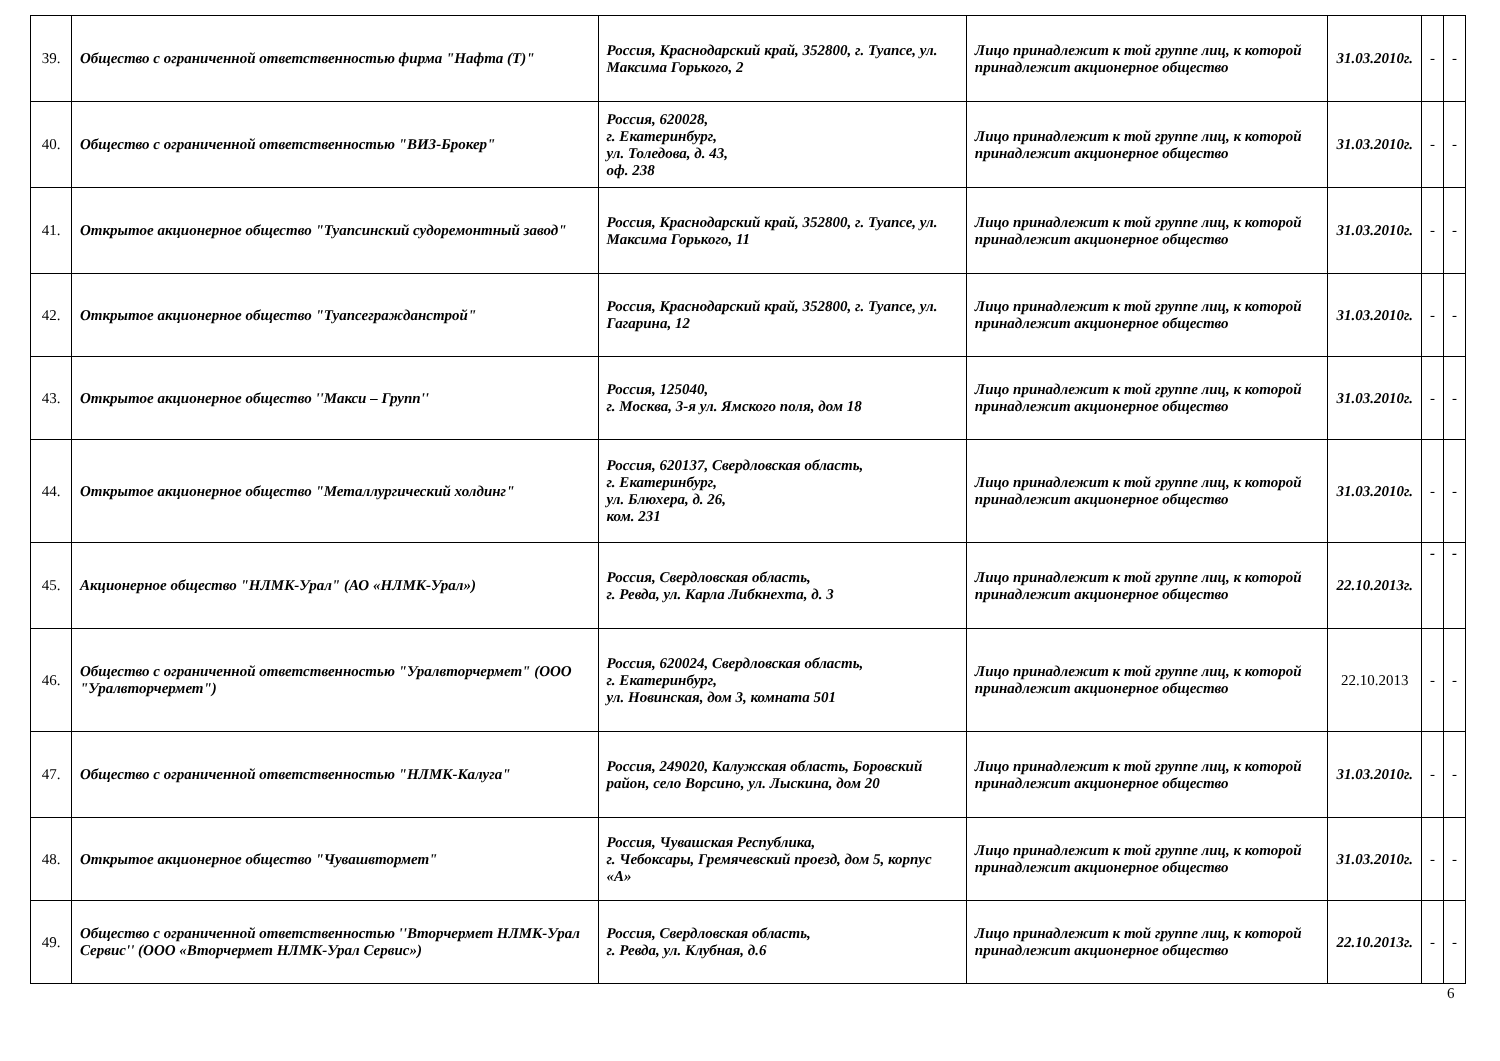| 39. | Общество с ограниченной ответственностью фирма "Нафта (Т)" | Россия, Краснодарский край, 352800, г. Туапсе, ул. Максима Горького, 2 | Лицо принадлежит к той группе лиц, к которой принадлежит акционерное общество | 31.03.2010г. | - | - |
| 40. | Общество с ограниченной ответственностью "ВИЗ-Брокер" | Россия, 620028, г. Екатеринбург, ул. Толедова, д. 43, оф. 238 | Лицо принадлежит к той группе лиц, к которой принадлежит акционерное общество | 31.03.2010г. | - | - |
| 41. | Открытое акционерное общество "Туапсинский судоремонтный завод" | Россия, Краснодарский край, 352800, г. Туапсе, ул. Максима Горького, 11 | Лицо принадлежит к той группе лиц, к которой принадлежит акционерное общество | 31.03.2010г. | - | - |
| 42. | Открытое акционерное общество "Туапсегражданстрой" | Россия, Краснодарский край, 352800, г. Туапсе, ул. Гагарина, 12 | Лицо принадлежит к той группе лиц, к которой принадлежит акционерное общество | 31.03.2010г. | - | - |
| 43. | Открытое акционерное общество ''Макси – Групп'' | Россия, 125040, г. Москва, 3-я ул. Ямского поля, дом 18 | Лицо принадлежит к той группе лиц, к которой принадлежит акционерное общество | 31.03.2010г. | - | - |
| 44. | Открытое акционерное общество "Металлургический холдинг" | Россия, 620137, Свердловская область, г. Екатеринбург, ул. Блюхера, д. 26, ком. 231 | Лицо принадлежит к той группе лиц, к которой принадлежит акционерное общество | 31.03.2010г. | - | - |
| 45. | Акционерное общество "НЛМК-Урал" (АО «НЛМК-Урал») | Россия, Свердловская область, г. Ревда, ул. Карла Либкнехта, д. 3 | Лицо принадлежит к той группе лиц, к которой принадлежит акционерное общество | 22.10.2013г. | - | - |
| 46. | Общество с ограниченной ответственностью "Уралвторчермет" (ООО "Уралвторчермет") | Россия, 620024, Свердловская область, г. Екатеринбург, ул. Новинская, дом 3, комната 501 | Лицо принадлежит к той группе лиц, к которой принадлежит акционерное общество | 22.10.2013 | - | - |
| 47. | Общество с ограниченной ответственностью "НЛМК-Калуга" | Россия, 249020, Калужская область, Боровский район, село Ворсино, ул. Лыскина, дом 20 | Лицо принадлежит к той группе лиц, к которой принадлежит акционерное общество | 31.03.2010г. | - | - |
| 48. | Открытое акционерное общество "Чувашвтормет" | Россия, Чувашская Республика, г. Чебоксары, Гремячевский проезд, дом 5, корпус «А» | Лицо принадлежит к той группе лиц, к которой принадлежит акционерное общество | 31.03.2010г. | - | - |
| 49. | Общество с ограниченной ответственностью ''Вторчермет НЛМК-Урал Сервис'' (ООО «Вторчермет НЛМК-Урал Сервис») | Россия, Свердловская область, г. Ревда, ул. Клубная, д.6 | Лицо принадлежит к той группе лиц, к которой принадлежит акционерное общество | 22.10.2013г. | - | - |
6